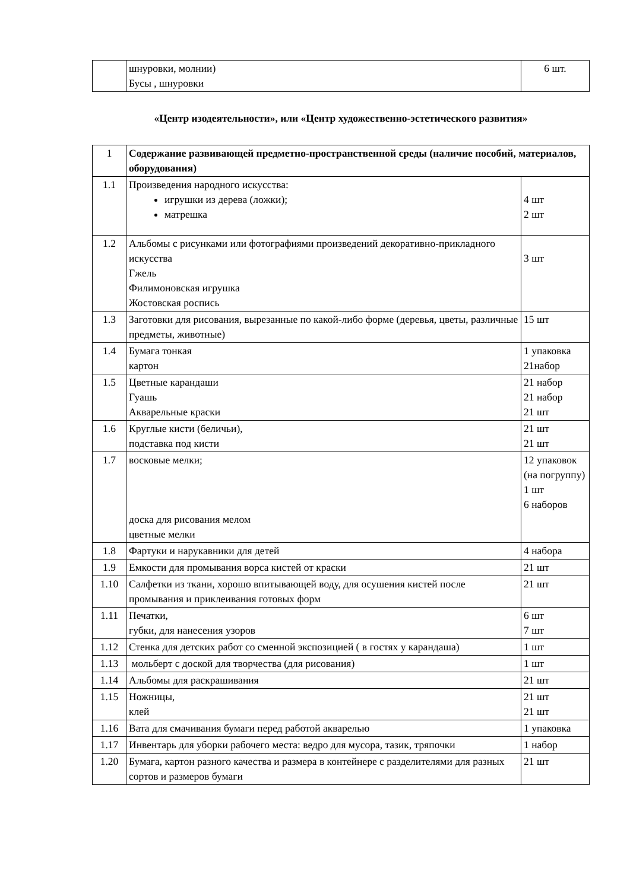| | шнуровки, молнии) Бусы , шнуровки | 6 шт. |
«Центр изодеятельности», или «Центр художественно-эстетического развития»
| 1 | Содержание развивающей предметно-пространственной среды (наличие пособий, материалов, оборудования) | |
| 1.1 | Произведения народного искусства: игрушки из дерева (ложки); матрешка | 4 шт 2 шт |
| 1.2 | Альбомы с рисунками или фотографиями произведений декоративно-прикладного искусства Гжель Филимоновская игрушка Жостовская роспись | 3 шт |
| 1.3 | Заготовки для рисования, вырезанные по какой-либо форме (деревья, цветы, различные предметы, животные) | 15 шт |
| 1.4 | Бумага тонкая картон | 1 упаковка 21набор |
| 1.5 | Цветные карандаши Гуашь Акварельные краски | 21 набор 21 набор 21 шт |
| 1.6 | Круглые кисти (беличьи), подставка под кисти | 21 шт 21 шт |
| 1.7 | восковые мелки; доска для рисования мелом цветные мелки | 12 упаковок (на погруппу) 1 шт 6 наборов |
| 1.8 | Фартуки и нарукавники для детей | 4 набора |
| 1.9 | Емкости для промывания ворса кистей от краски | 21 шт |
| 1.10 | Салфетки из ткани, хорошо впитывающей воду, для осушения кистей после промывания и приклеивания готовых форм | 21 шт |
| 1.11 | Печатки, губки, для нанесения узоров | 6 шт 7 шт |
| 1.12 | Стенка для детских работ со сменной экспозицией ( в гостях у карандаша) | 1 шт |
| 1.13 | мольберт с доской для творчества (для рисования) | 1 шт |
| 1.14 | Альбомы для раскрашивания | 21 шт |
| 1.15 | Ножницы, клей | 21 шт 21 шт |
| 1.16 | Вата для смачивания бумаги перед работой акварелью | 1 упаковка |
| 1.17 | Инвентарь для уборки рабочего места: ведро для мусора, тазик, тряпочки | 1 набор |
| 1.20 | Бумага, картон разного качества и размера в контейнере с разделителями для разных сортов и размеров бумаги | 21 шт |